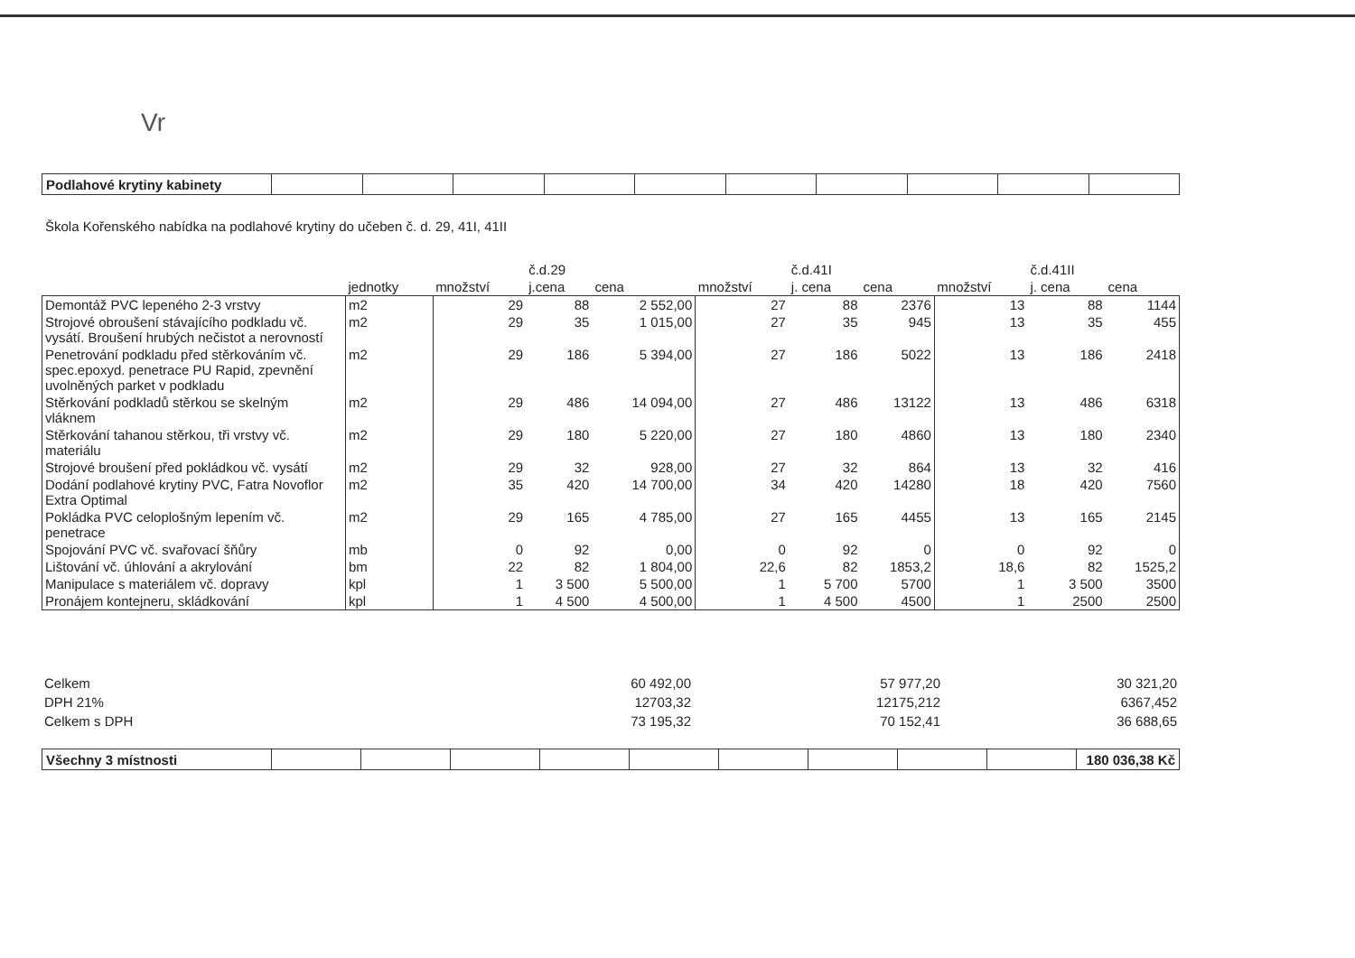Vr
| Podlahové krytiny kabinety | | | | | | | | | | |
Škola Kořenského nabídka na podlahové krytiny do učeben č. d. 29, 41I, 41II
| | | | č.d.29 | | | č.d.41I | | | č.d.41II | |
| --- | --- | --- | --- | --- | --- | --- | --- | --- | --- | --- |
| | jednotky | množství | j.cena | cena | množství | j. cena | cena | množství | j. cena | cena |
| Demontáž PVC lepeného 2-3 vrstvy | m2 | 29 | 88 | 2 552,00 | 27 | 88 | 2376 | 13 | 88 | 1144 |
| Strojové obroušení stávajícího podkladu vč. vysátí. Broušení hrubých nečistot a nerovností | m2 | 29 | 35 | 1 015,00 | 27 | 35 | 945 | 13 | 35 | 455 |
| Penetrování podkladu před stěrkováním vč. spec.epoxyd. penetrace PU Rapid, zpevnění uvolněných parket v podkladu | m2 | 29 | 186 | 5 394,00 | 27 | 186 | 5022 | 13 | 186 | 2418 |
| Stěrkování podkladů stěrkou se skelným vláknem | m2 | 29 | 486 | 14 094,00 | 27 | 486 | 13122 | 13 | 486 | 6318 |
| Stěrkování tahanou stěrkou, tři vrstvy vč. materiálu | m2 | 29 | 180 | 5 220,00 | 27 | 180 | 4860 | 13 | 180 | 2340 |
| Strojové broušení před pokládkou vč. vysátí | m2 | 29 | 32 | 928,00 | 27 | 32 | 864 | 13 | 32 | 416 |
| Dodání podlahové krytiny PVC, Fatra Novoflor Extra Optimal | m2 | 35 | 420 | 14 700,00 | 34 | 420 | 14280 | 18 | 420 | 7560 |
| Pokládka PVC celoplošným lepením vč. penetrace | m2 | 29 | 165 | 4 785,00 | 27 | 165 | 4455 | 13 | 165 | 2145 |
| Spojování PVC vč. svařovací šňůry | mb | 0 | 92 | 0,00 | 0 | 92 | 0 | 0 | 92 | 0 |
| Lištování vč. úhlování a akrylování | bm | 22 | 82 | 1 804,00 | 22,6 | 82 | 1853,2 | 18,6 | 82 | 1525,2 |
| Manipulace s materiálem vč. dopravy | kpl | 1 | 3 500 | 5 500,00 | 1 | 5 700 | 5700 | 1 | 3 500 | 3500 |
| Pronájem kontejneru, skládkování | kpl | 1 | 4 500 | 4 500,00 | 1 | 4 500 | 4500 | 1 | 2500 | 2500 |
| Celkem | 60 492,00 | 57 977,20 | 30 321,20 |
| DPH 21% | 12703,32 | 12175,212 | 6367,452 |
| Celkem s DPH | 73 195,32 | 70 152,41 | 36 688,65 |
| Všechny 3 místnosti | | | | | | | | | | 180 036,38 Kč |